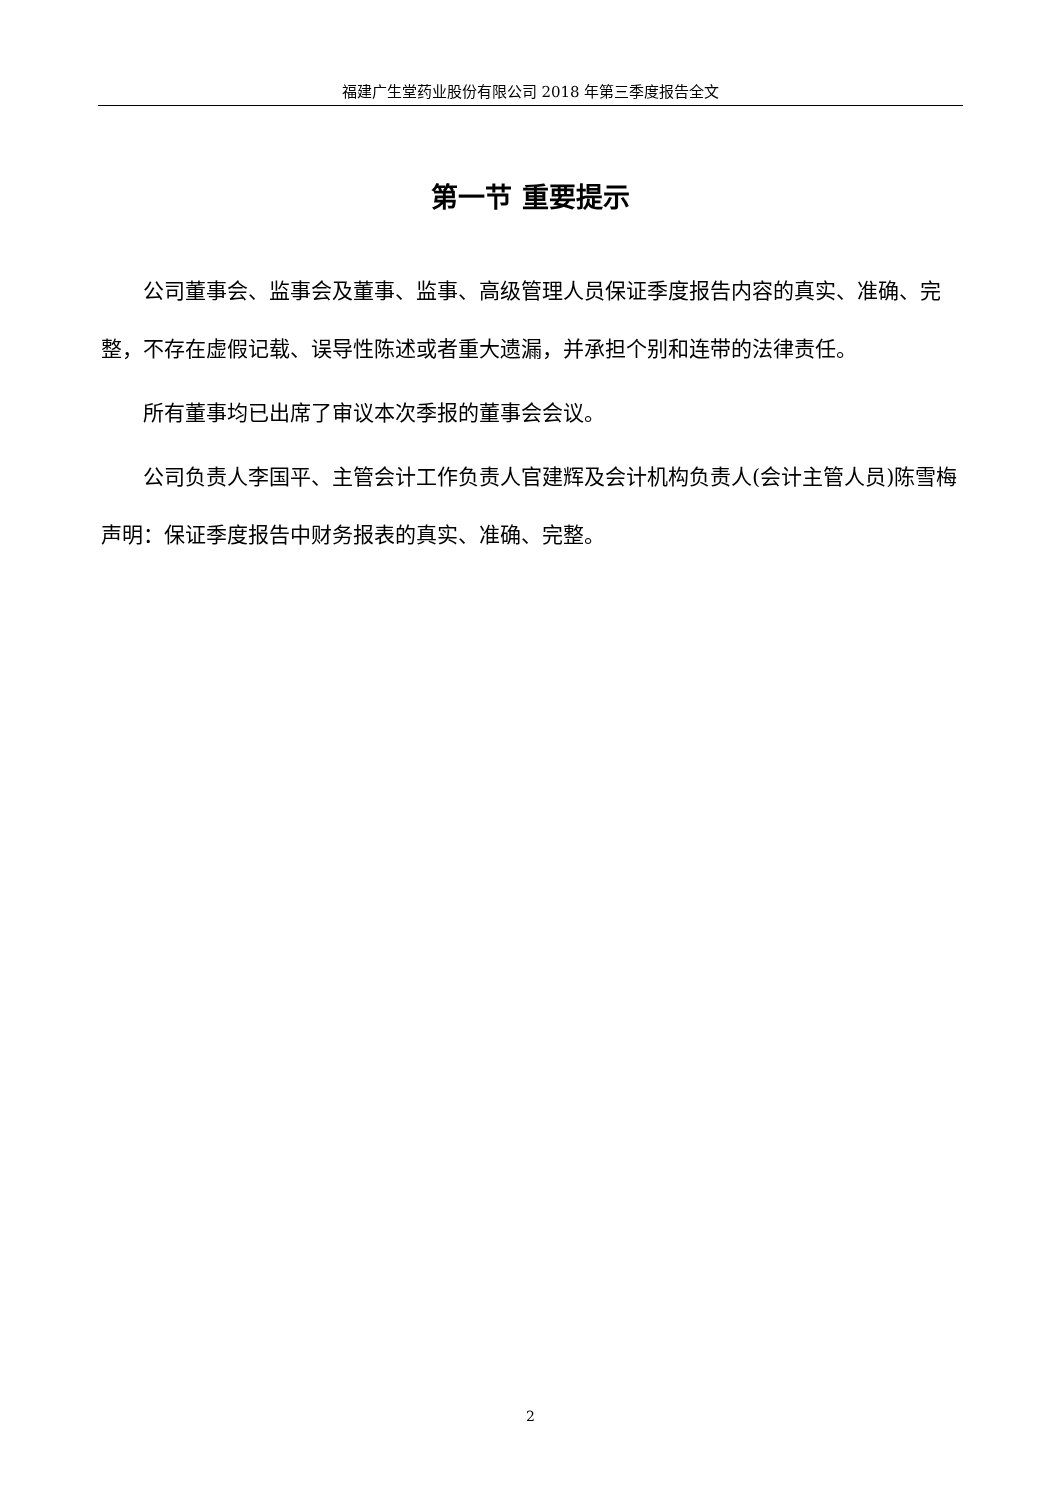福建广生堂药业股份有限公司 2018 年第三季度报告全文
第一节 重要提示
公司董事会、监事会及董事、监事、高级管理人员保证季度报告内容的真实、准确、完整，不存在虚假记载、误导性陈述或者重大遗漏，并承担个别和连带的法律责任。
所有董事均已出席了审议本次季报的董事会会议。
公司负责人李国平、主管会计工作负责人官建辉及会计机构负责人(会计主管人员)陈雪梅声明：保证季度报告中财务报表的真实、准确、完整。
2